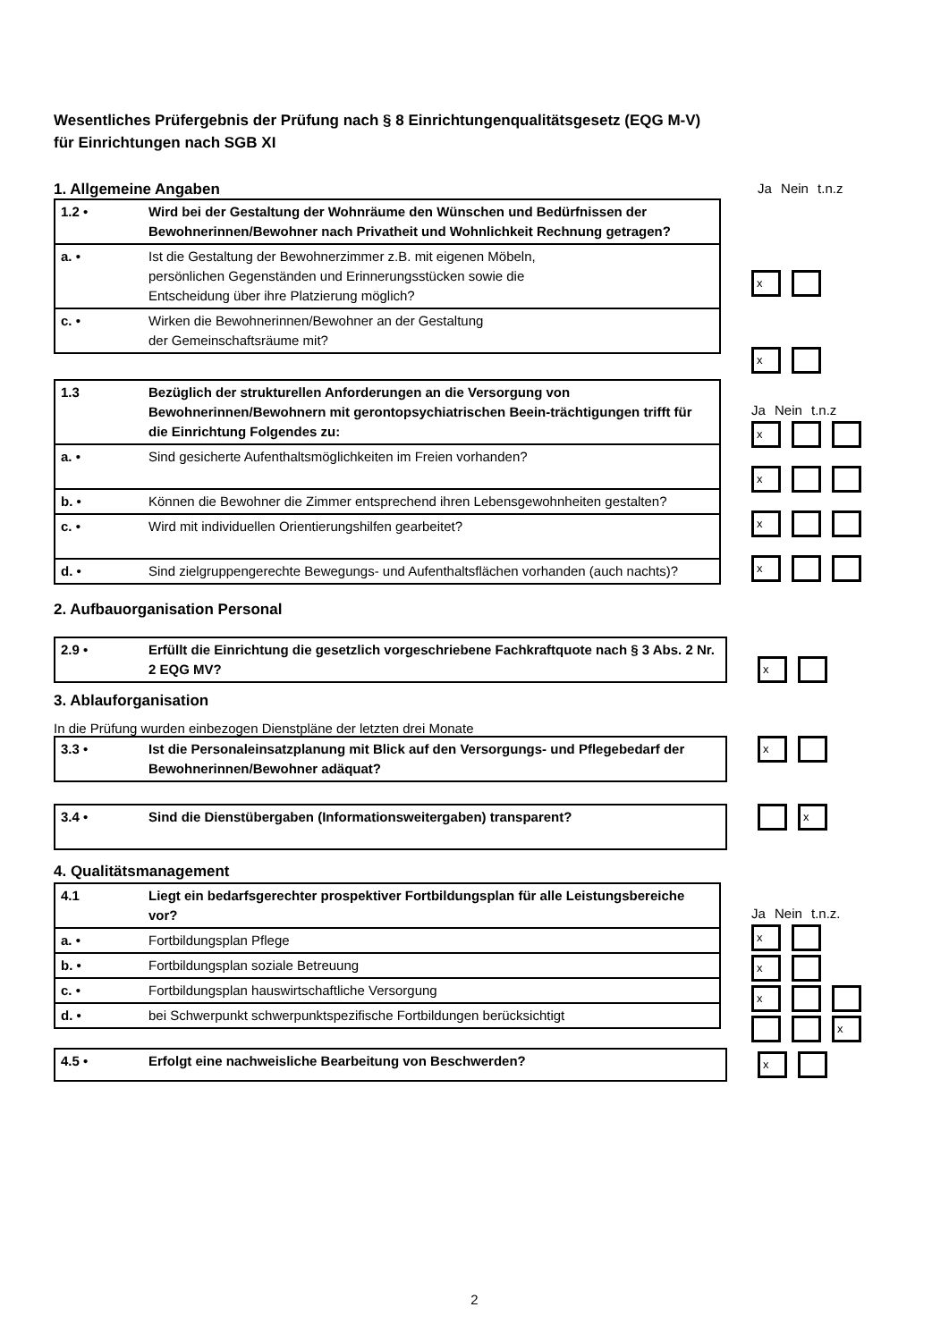Wesentliches Prüfergebnis der Prüfung nach § 8 Einrichtungenqualitätsgesetz (EQG M-V)
für Einrichtungen nach SGB XI
1. Allgemeine Angaben Ja Nein t.n.z
| 1.2 • | Wird bei der Gestaltung der Wohnräume den Wünschen und Bedürfnissen der Bewohnerinnen/Bewohner nach Privatheit und Wohnlichkeit Rechnung getragen? |
| a. • | Ist die Gestaltung der Bewohnerzimmer z.B. mit eigenen Möbeln, persönlichen Gegenständen und Erinnerungsstücken sowie die Entscheidung über ihre Platzierung möglich? |
| c. • | Wirken die Bewohnerinnen/Bewohner an der Gestaltung der Gemeinschaftsräume mit? |
x
x
| 1.3 | Bezüglich der strukturellen Anforderungen an die Versorgung von Bewohnerinnen/Bewohnern mit gerontopsychiatrischen Beein-trächtigungen trifft für die Einrichtung Folgendes zu: |
| a. • | Sind gesicherte Aufenthaltsmöglichkeiten im Freien vorhanden? |
| b. • | Können die Bewohner die Zimmer entsprechend ihren Lebensgewohnheiten gestalten? |
| c. • | Wird mit individuellen Orientierungshilfen gearbeitet? |
| d. • | Sind zielgruppengerechte Bewegungs- und Aufenthaltsflächen vorhanden (auch nachts)? |
Ja Nein t.n.z
x
x
x
x
2. Aufbauorganisation Personal
| 2.9 • | Erfüllt die Einrichtung die gesetzlich vorgeschriebene Fachkraftquote nach § 3 Abs. 2 Nr. 2 EQG MV? |
x
3. Ablauforganisation
In die Prüfung wurden einbezogen Dienstpläne der letzten drei Monate
| 3.3 • | Ist die Personaleinsatzplanung mit Blick auf den Versorgungs- und Pflegebedarf der Bewohnerinnen/Bewohner adäquat? |
x
| 3.4 • | Sind die Dienstübergaben (Informationsweitergaben) transparent? |
x
4. Qualitätsmanagement
| 4.1 | Liegt ein bedarfsgerechter prospektiver Fortbildungsplan für alle Leistungsbereiche vor? |
| a. • | Fortbildungsplan Pflege |
| b. • | Fortbildungsplan soziale Betreuung |
| c. • | Fortbildungsplan hauswirtschaftliche Versorgung |
| d. • | bei Schwerpunkt schwerpunktspezifische Fortbildungen berücksichtigt |
Ja Nein t.n.z.
x
x
x
x
| 4.5 • | Erfolgt eine nachweisliche Bearbeitung von Beschwerden? |
x
2